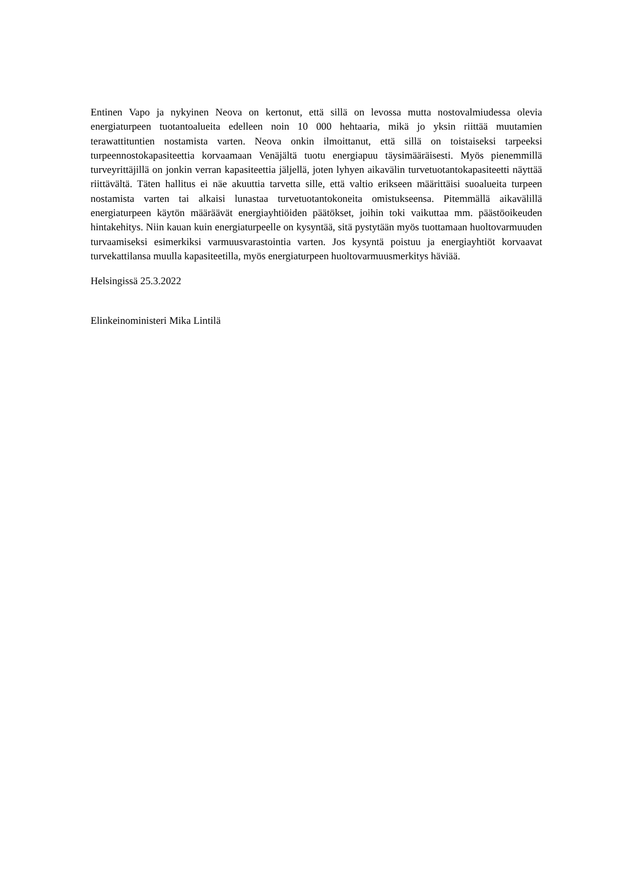Entinen Vapo ja nykyinen Neova on kertonut, että sillä on levossa mutta nostovalmiudessa olevia energiaturpeen tuotantoalueita edelleen noin 10 000 hehtaaria, mikä jo yksin riittää muutamien terawattituntien nostamista varten. Neova onkin ilmoittanut, että sillä on toistaiseksi tarpeeksi turpeennostokapasiteettia korvaamaan Venäjältä tuotu energiapuu täysimääräisesti. Myös pienemmillä turveyrittäjillä on jonkin verran kapasiteettia jäljellä, joten lyhyen aikavälin turvetuotantokapasiteetti näyttää riittävältä. Täten hallitus ei näe akuuttia tarvetta sille, että valtio erikseen määrittäisi suoalueita turpeen nostamista varten tai alkaisi lunastaa turvetuotantokoneita omistukseensa. Pitemmällä aikavälillä energiaturpeen käytön määräävät energiayhtiöiden päätökset, joihin toki vaikuttaa mm. päästöoikeuden hintakehitys. Niin kauan kuin energiaturpeelle on kysyntää, sitä pystytään myös tuottamaan huoltovarmuuden turvaamiseksi esimerkiksi varmuusvarastointia varten. Jos kysyntä poistuu ja energiayhtiöt korvaavat turvekattilansa muulla kapasiteetilla, myös energiaturpeen huoltovarmuusmerkitys häviää.
Helsingissä 25.3.2022
Elinkeinoministeri Mika Lintilä